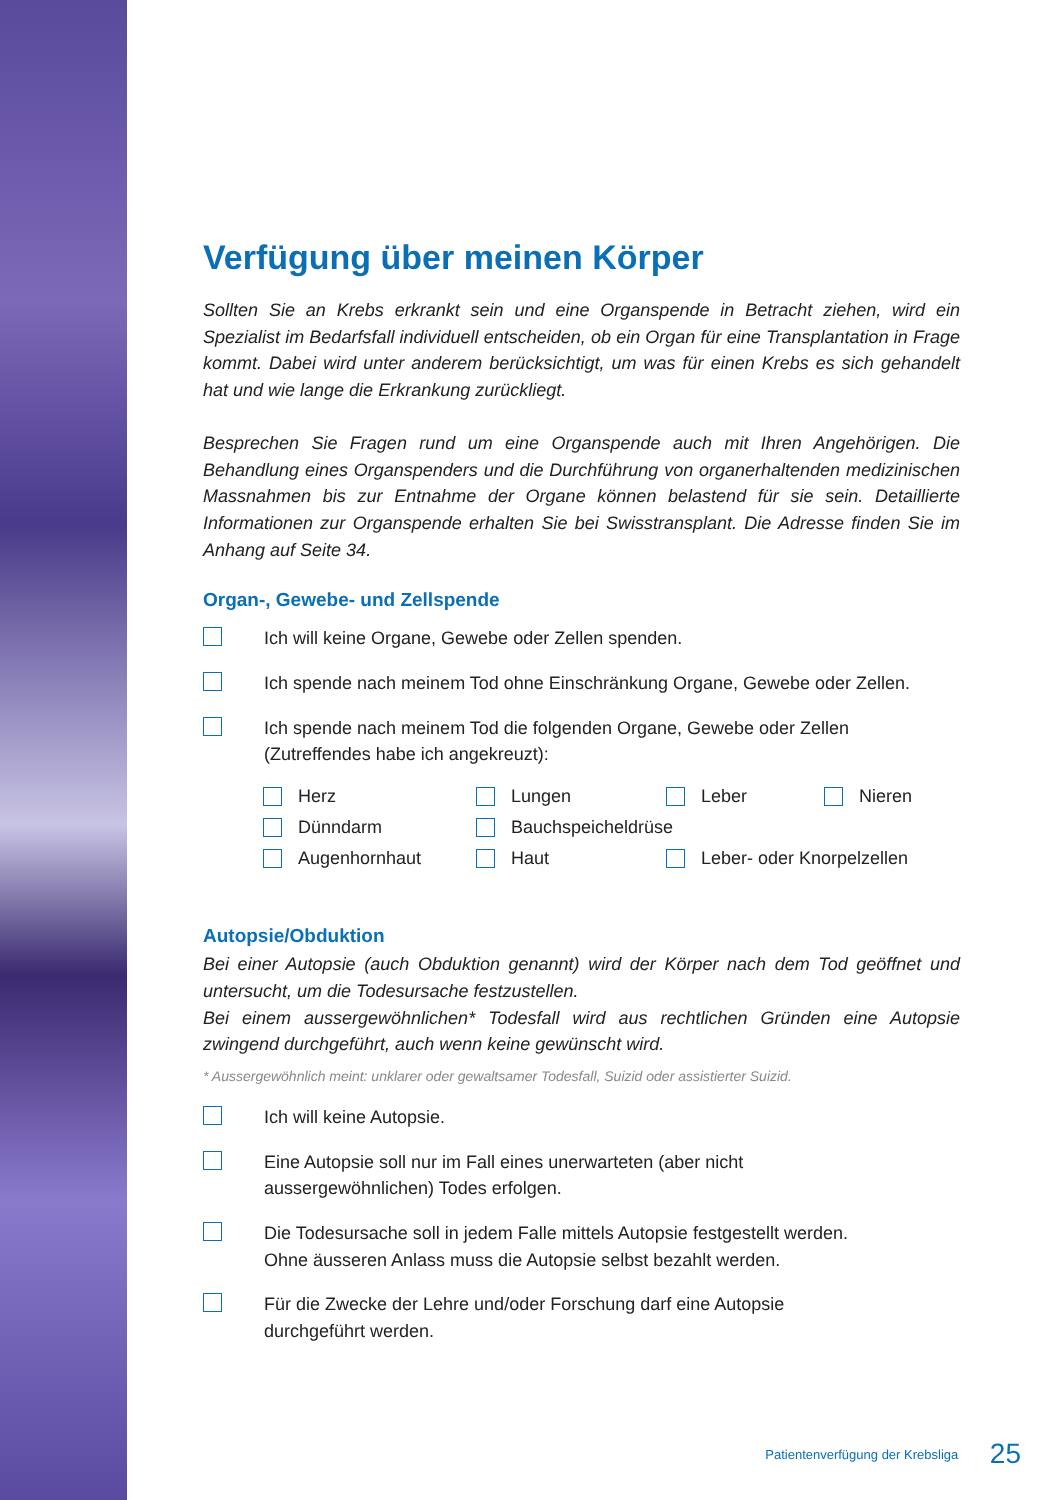Verfügung über meinen Körper
Sollten Sie an Krebs erkrankt sein und eine Organspende in Betracht ziehen, wird ein Spezialist im Bedarfsfall individuell entscheiden, ob ein Organ für eine Transplantation in Frage kommt. Dabei wird unter anderem berücksichtigt, um was für einen Krebs es sich gehandelt hat und wie lange die Erkrankung zurückliegt.
Besprechen Sie Fragen rund um eine Organspende auch mit Ihren Angehörigen. Die Behandlung eines Organspenders und die Durchführung von organerhaltenden medizinischen Massnahmen bis zur Entnahme der Organe können belastend für sie sein. Detaillierte Informationen zur Organspende erhalten Sie bei Swisstransplant. Die Adresse finden Sie im Anhang auf Seite 34.
Organ-, Gewebe- und Zellspende
Ich will keine Organe, Gewebe oder Zellen spenden.
Ich spende nach meinem Tod ohne Einschränkung Organe, Gewebe oder Zellen.
Ich spende nach meinem Tod die folgenden Organe, Gewebe oder Zellen
(Zutreffendes habe ich angekreuzt):
Herz
Lungen
Leber
Nieren
Dünndarm
Bauchspeicheldrüse
Augenhornhaut
Haut
Leber- oder Knorpelzellen
Autopsie/Obduktion
Bei einer Autopsie (auch Obduktion genannt) wird der Körper nach dem Tod geöffnet und untersucht, um die Todesursache festzustellen.
Bei einem aussergewöhnlichen* Todesfall wird aus rechtlichen Gründen eine Autopsie zwingend durchgeführt, auch wenn keine gewünscht wird.
* Aussergewöhnlich meint: unklarer oder gewaltsamer Todesfall, Suizid oder assistierter Suizid.
Ich will keine Autopsie.
Eine Autopsie soll nur im Fall eines unerwarteten (aber nicht
aussergewöhnlichen) Todes erfolgen.
Die Todesursache soll in jedem Falle mittels Autopsie festgestellt werden.
Ohne äusseren Anlass muss die Autopsie selbst bezahlt werden.
Für die Zwecke der Lehre und/oder Forschung darf eine Autopsie
durchgeführt werden.
Patientenverfügung der Krebsliga 25